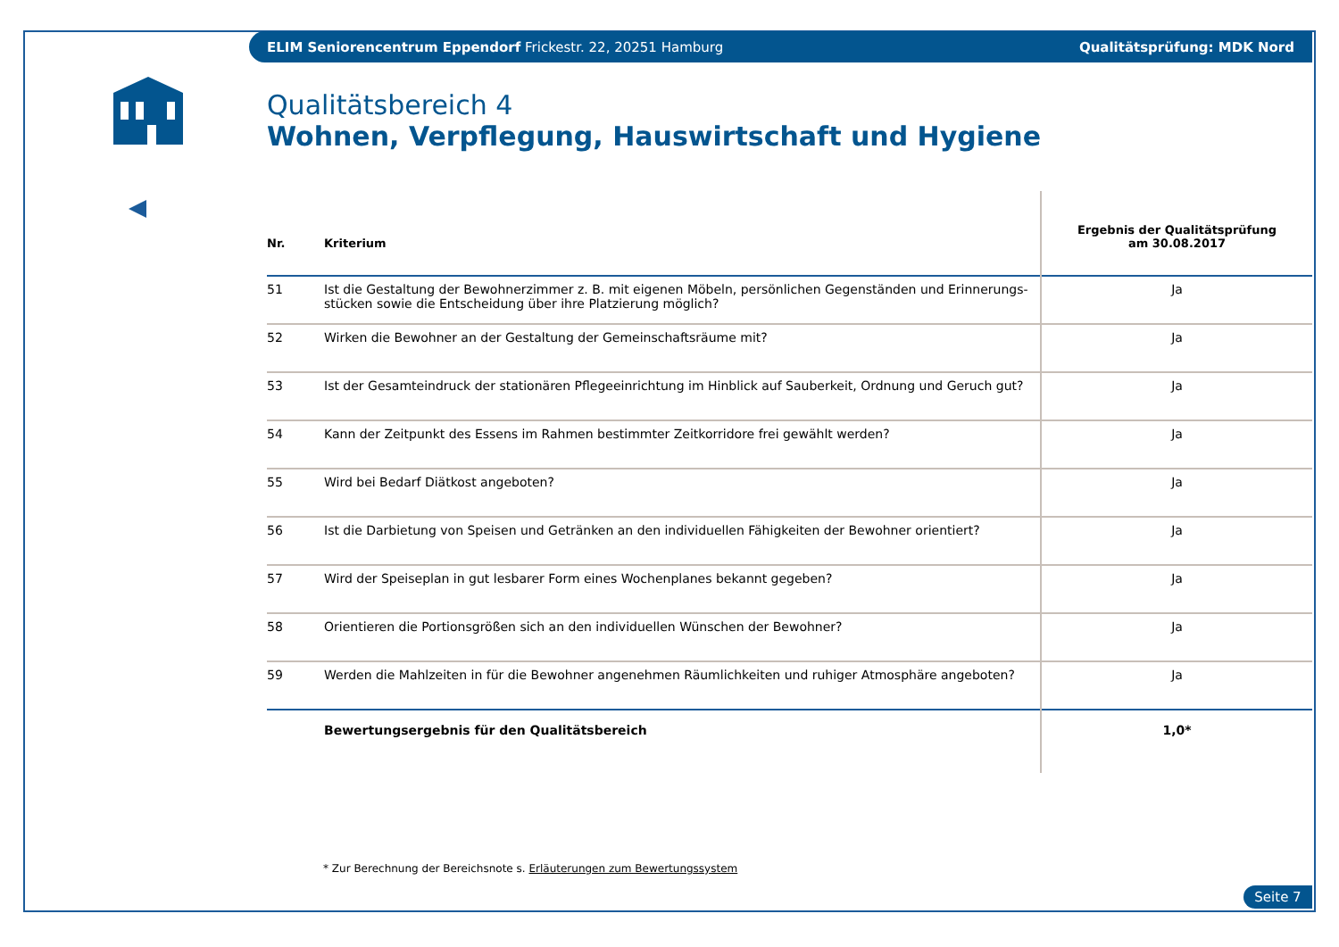ELIM Seniorencentrum Eppendorf Frickestr. 22, 20251 Hamburg Qualitätsprüfung: MDK Nord
Qualitätsbereich 4
Wohnen, Verpflegung, Hauswirtschaft und Hygiene
| Nr. | Kriterium | Ergebnis der Qualitätsprüfung am 30.08.2017 |
| --- | --- | --- |
| 51 | Ist die Gestaltung der Bewohnerzimmer z. B. mit eigenen Möbeln, persönlichen Gegenständen und Erinnerungs-stücken sowie die Entscheidung über ihre Platzierung möglich? | Ja |
| 52 | Wirken die Bewohner an der Gestaltung der Gemeinschaftsräume mit? | Ja |
| 53 | Ist der Gesamteindruck der stationären Pflegeeinrichtung im Hinblick auf Sauberkeit, Ordnung und Geruch gut? | Ja |
| 54 | Kann der Zeitpunkt des Essens im Rahmen bestimmter Zeitkorridore frei gewählt werden? | Ja |
| 55 | Wird bei Bedarf Diätkost angeboten? | Ja |
| 56 | Ist die Darbietung von Speisen und Getränken an den individuellen Fähigkeiten der Bewohner orientiert? | Ja |
| 57 | Wird der Speiseplan in gut lesbarer Form eines Wochenplanes bekannt gegeben? | Ja |
| 58 | Orientieren die Portionsgrößen sich an den individuellen Wünschen der Bewohner? | Ja |
| 59 | Werden die Mahlzeiten in für die Bewohner angenehmen Räumlichkeiten und ruhiger Atmosphäre angeboten? | Ja |
| | Bewertungsergebnis für den Qualitätsbereich | 1,0* |
* Zur Berechnung der Bereichsnote s. Erläuterungen zum Bewertungssystem
Seite 7